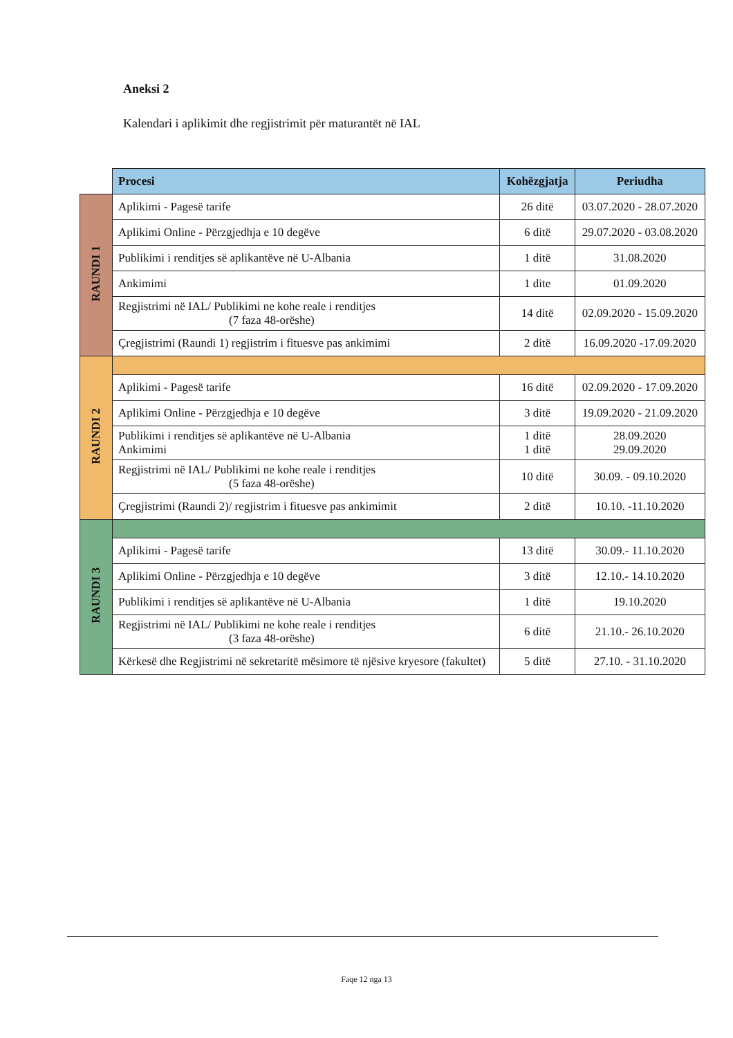Aneksi 2
Kalendari i aplikimit dhe regjistrimit për maturantët në IAL
| | Procesi | Kohëzgjatja | Periudha |
| RAUNDI 1 | Aplikimi - Pagesë tarife | 26 ditë | 03.07.2020 - 28.07.2020 |
| | Aplikimi Online - Përzgjedhja e 10 degëve | 6 ditë | 29.07.2020 - 03.08.2020 |
| | Publikimi i renditjes së aplikantëve në U-Albania | 1 ditë | 31.08.2020 |
| | Ankimimi | 1 dite | 01.09.2020 |
| | Regjistrimi në IAL/ Publikimi ne kohe reale i renditjes (7 faza 48-orëshe) | 14 ditë | 02.09.2020 - 15.09.2020 |
| | Çregjistrimi (Raundi 1) regjistrim i fituesve pas ankimimi | 2 ditë | 16.09.2020 -17.09.2020 |
| RAUNDI 2 | | | |
| | Aplikimi - Pagesë tarife | 16 ditë | 02.09.2020 - 17.09.2020 |
| | Aplikimi Online - Përzgjedhja e 10 degëve | 3 ditë | 19.09.2020 - 21.09.2020 |
| | Publikimi i renditjes së aplikantëve në U-Albania Ankimimi | 1 ditë 1 ditë | 28.09.2020 29.09.2020 |
| | Regjistrimi në IAL/ Publikimi ne kohe reale i renditjes (5 faza 48-orëshe) | 10 ditë | 30.09. - 09.10.2020 |
| | Çregjistrimi (Raundi 2)/ regjistrim i fituesve pas ankimimit | 2 ditë | 10.10. -11.10.2020 |
| RAUNDI 3 | | | |
| | Aplikimi - Pagesë tarife | 13 ditë | 30.09.- 11.10.2020 |
| | Aplikimi Online - Përzgjedhja e 10 degëve | 3 ditë | 12.10.- 14.10.2020 |
| | Publikimi i renditjes së aplikantëve në U-Albania | 1 ditë | 19.10.2020 |
| | Regjistrimi në IAL/ Publikimi ne kohe reale i renditjes (3 faza 48-orëshe) | 6 ditë | 21.10.- 26.10.2020 |
| | Kërkesë dhe Regjistrimi në sekretaritë mësimore të njësive kryesore (fakultet) | 5 ditë | 27.10. - 31.10.2020 |
Faqe 12 nga 13